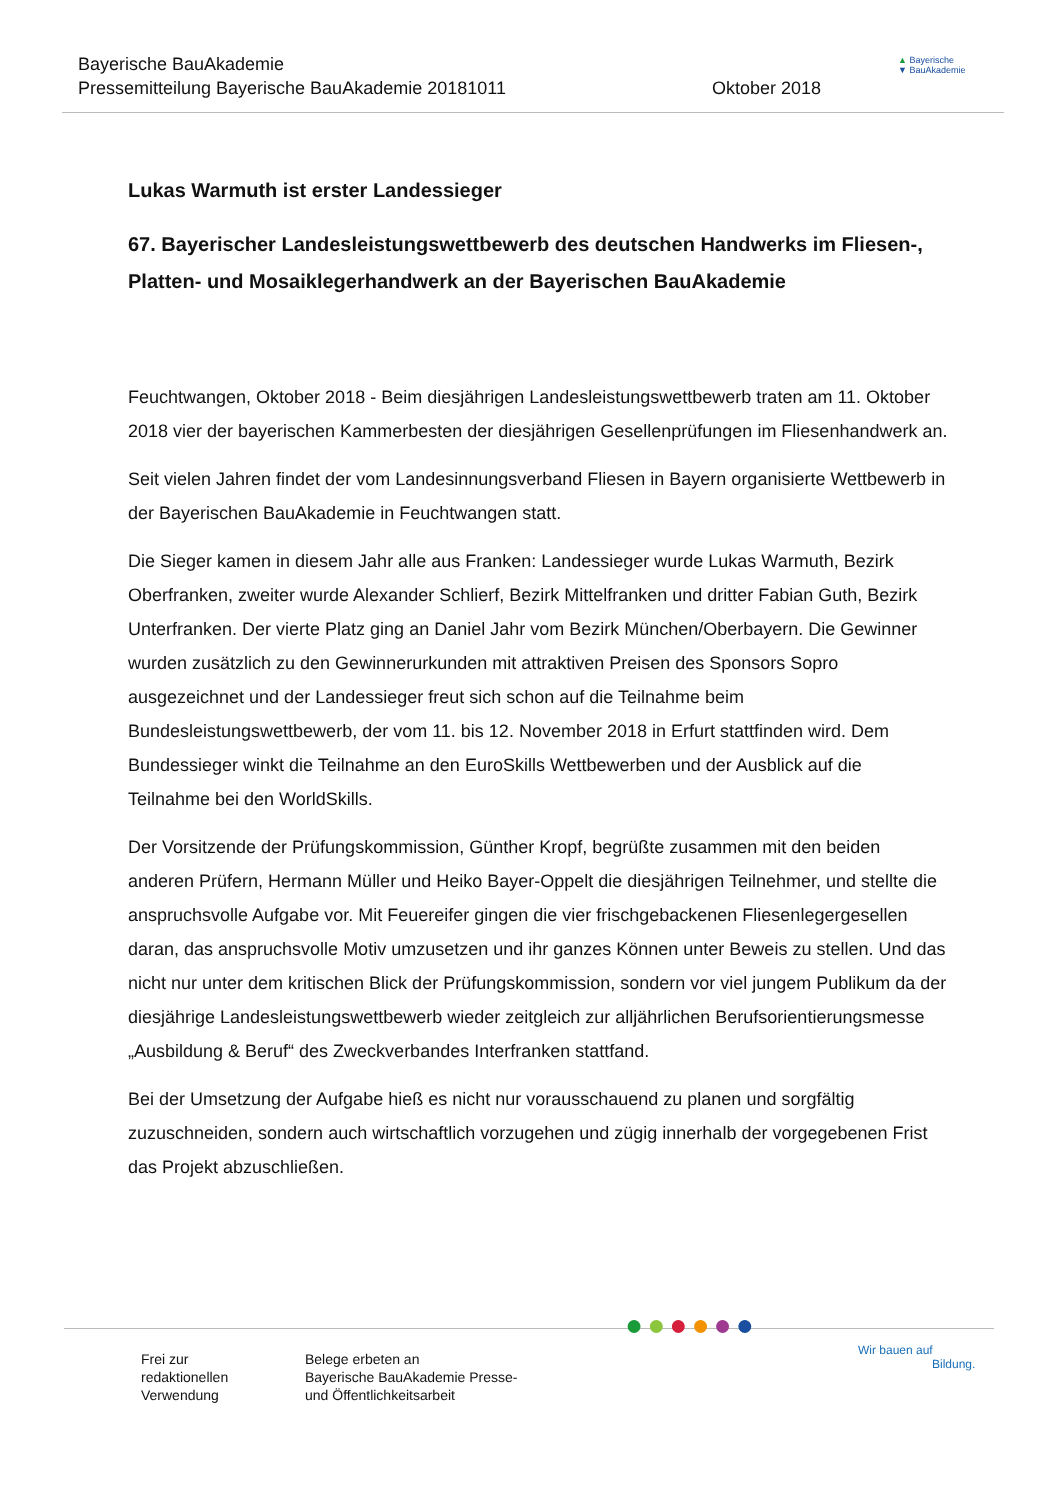Bayerische BauAkademie
Pressemitteilung Bayerische BauAkademie 20181011
Oktober 2018
▲ Bayerische
▼ BauAkademie
Lukas Warmuth ist erster Landessieger
67. Bayerischer Landesleistungswettbewerb des deutschen Handwerks im Fliesen-, Platten- und Mosaiklegerhandwerk an der Bayerischen BauAkademie
Feuchtwangen, Oktober 2018 - Beim diesjährigen Landesleistungswettbewerb traten am 11. Oktober 2018 vier der bayerischen Kammerbesten der diesjährigen Gesellenprüfungen im Fliesenhandwerk an.
Seit vielen Jahren findet der vom Landesinnungsverband Fliesen in Bayern organisierte Wettbewerb in der Bayerischen BauAkademie in Feuchtwangen statt.
Die Sieger kamen in diesem Jahr alle aus Franken: Landessieger wurde Lukas Warmuth, Bezirk Oberfranken, zweiter wurde Alexander Schlierf, Bezirk Mittelfranken und dritter Fabian Guth, Bezirk Unterfranken. Der vierte Platz ging an Daniel Jahr vom Bezirk München/Oberbayern. Die Gewinner wurden zusätzlich zu den Gewinnerurkunden mit attraktiven Preisen des Sponsors Sopro ausgezeichnet und der Landessieger freut sich schon auf die Teilnahme beim Bundesleistungswettbewerb, der vom 11. bis 12. November 2018 in Erfurt stattfinden wird. Dem Bundessieger winkt die Teilnahme an den EuroSkills Wettbewerben und der Ausblick auf die Teilnahme bei den WorldSkills.
Der Vorsitzende der Prüfungskommission, Günther Kropf, begrüßte zusammen mit den beiden anderen Prüfern, Hermann Müller und Heiko Bayer-Oppelt die diesjährigen Teilnehmer, und stellte die anspruchsvolle Aufgabe vor. Mit Feuereifer gingen die vier frischgebackenen Fliesenlegergesellen daran, das anspruchsvolle Motiv umzusetzen und ihr ganzes Können unter Beweis zu stellen. Und das nicht nur unter dem kritischen Blick der Prüfungskommission, sondern vor viel jungem Publikum da der diesjährige Landesleistungswettbewerb wieder zeitgleich zur alljährlichen Berufsorientierungsmesse „Ausbildung & Beruf“ des Zweckverbandes Interfranken stattfand.
Bei der Umsetzung der Aufgabe hieß es nicht nur vorausschauend zu planen und sorgfältig zuzuschneiden, sondern auch wirtschaftlich vorzugehen und zügig innerhalb der vorgegebenen Frist das Projekt abzuschließen.
Frei zur
redaktionellen
Verwendung
Belege erbeten an
Bayerische BauAkademie Presse-
und Öffentlichkeitsarbeit
●●●●●●
Wir bauen auf
Bildung.